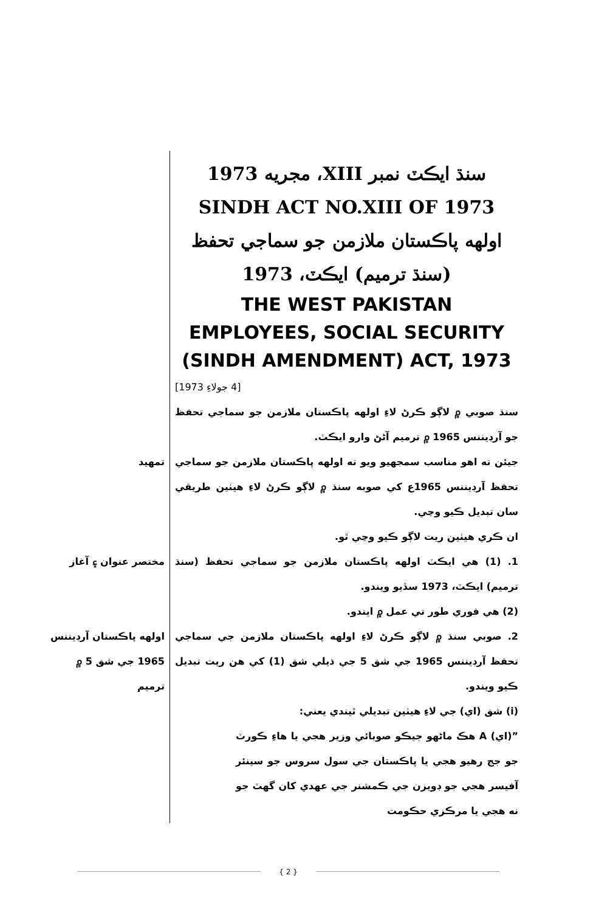سنڌ ايڪٽ نمبر XIII، مجريه 1973
SINDH ACT NO.XIII OF 1973
اولهه پاڪستان ملازمن جو سماجي تحفظ
(سنڌ ترميم) ايڪٽ، 1973
THE WEST PAKISTAN EMPLOYEES, SOCIAL SECURITY (SINDH AMENDMENT) ACT, 1973
[4 جولاءِ 1973]
سنڌ صوبي ۾ لاڳو ڪرڻ لاءِ اولهه پاڪستان ملازمن جو سماجي تحفظ جو آرڊيننس 1965 ۾ ترميم آڻڻ وارو ايڪٽ.
جيئن ته اهو مناسب سمجهيو ويو ته اولهه پاڪستان ملازمن جو سماجي تحفظ آرڊيننس 1965ع کي صوبه سنڌ ۾ لاڳو ڪرڻ لاءِ هيٺين طريقي سان تبديل ڪيو وڃي.
ان ڪري هيٺين ريت لاڳو ڪيو وڃي ٿو.
تمهيد
1. (1) هي ايڪٽ اولهه پاڪستان ملازمن جو سماجي تحفظ (سنڌ ترميم) ايڪٽ، 1973 سڏيو ويندو.
(2) هي فوري طور تي عمل ۾ ايندو.
مختصر عنوان ۽ آغاز
2. صوبي سنڌ ۾ لاڳو ڪرڻ لاءِ اولهه پاڪستان ملازمن جي سماجي تحفظ آرڊيننس 1965 جي شق 5 جي ذيلي شق (1) کي هن ريت تبديل ڪيو ويندو.
(i) شق (اي) جي لاءِ هيٺين تبديلي ٿيندي يعني:
”(اي) A هڪ ماڻهو جيڪو صوبائي وزير هجي يا هاءِ ڪورٽ جو جج رهيو هجي يا پاڪستان جي سول سروس جو سينئر آفيسر هجي جو ڊويزن جي ڪمشنر جي عهدي کان گهٽ جو نه هجي يا مرڪزي حڪومت
اولهه پاڪستان آرڊيننس 1965 جي شق 5 ۾ ترميم
{ 2 }